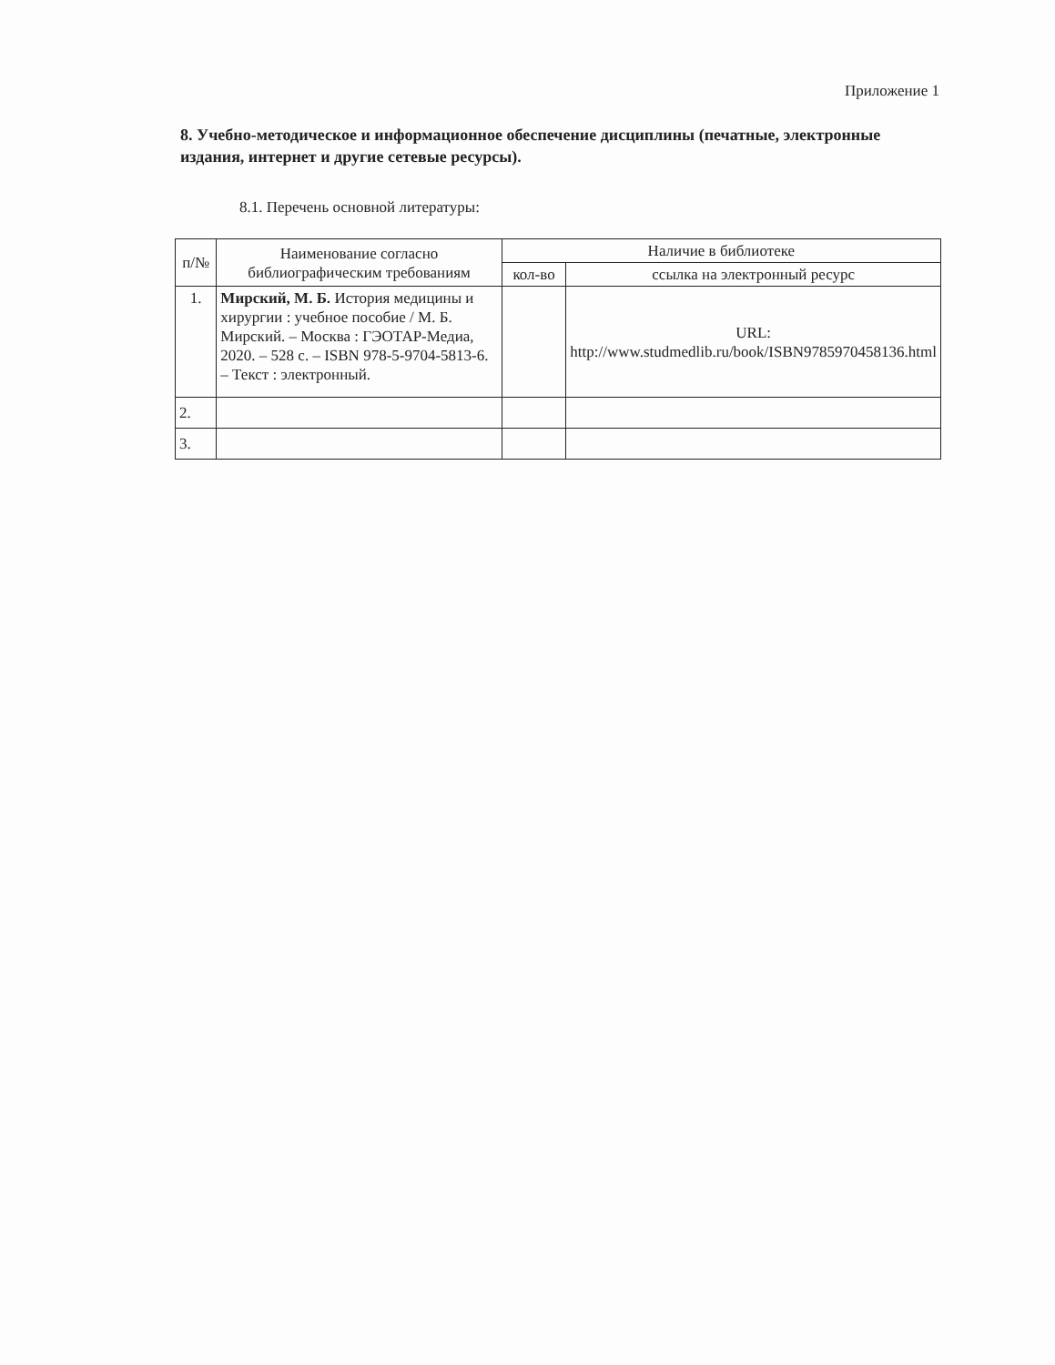Приложение 1
8. Учебно-методическое и информационное обеспечение дисциплины (печатные, электронные издания, интернет и другие сетевые ресурсы).
8.1. Перечень основной литературы:
| п/№ | Наименование согласно библиографическим требованиям | Наличие в библиотеке | |
| --- | --- | --- | --- |
| | | кол-во | ссылка на электронный ресурс |
| 1. | Мирский, М. Б. История медицины и хирургии : учебное пособие / М. Б. Мирский. – Москва : ГЭОТАР-Медиа, 2020. – 528 с. – ISBN 978-5-9704-5813-6. – Текст : электронный. | | URL: http://www.studmedlib.ru/book/ISBN9785970458136.html |
| 2. | | | |
| 3. | | | |